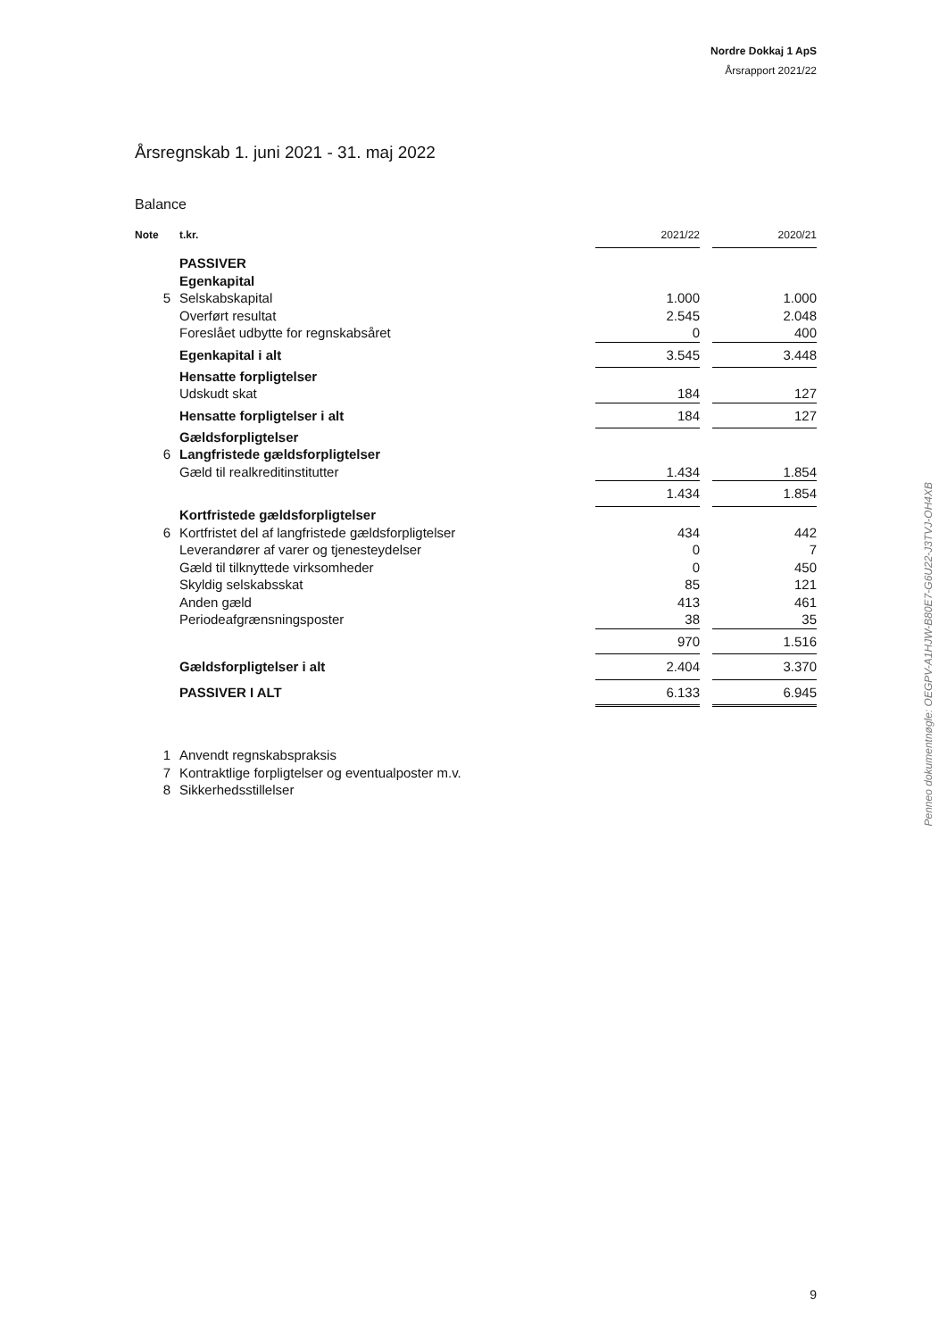Nordre Dokkaj 1 ApS
Årsrapport 2021/22
Årsregnskab 1. juni 2021 - 31. maj 2022
Balance
| Note | t.kr. | 2021/22 | | 2020/21 |
| --- | --- | --- | --- | --- |
| | PASSIVER | | | |
| | Egenkapital | | | |
| 5 | Selskabskapital | 1.000 | | 1.000 |
| | Overført resultat | 2.545 | | 2.048 |
| | Foreslået udbytte for regnskabsåret | 0 | | 400 |
| | Egenkapital i alt | 3.545 | | 3.448 |
| | Hensatte forpligtelser | | | |
| | Udskudt skat | 184 | | 127 |
| | Hensatte forpligtelser i alt | 184 | | 127 |
| | Gældsforpligtelser | | | |
| 6 | Langfristede gældsforpligtelser | | | |
| | Gæld til realkreditinstitutter | 1.434 | | 1.854 |
| | | 1.434 | | 1.854 |
| | Kortfristede gældsforpligtelser | | | |
| 6 | Kortfristet del af langfristede gældsforpligtelser | 434 | | 442 |
| | Leverandører af varer og tjenesteydelser | 0 | | 7 |
| | Gæld til tilknyttede virksomheder | 0 | | 450 |
| | Skyldig selskabsskat | 85 | | 121 |
| | Anden gæld | 413 | | 461 |
| | Periodeafgrænsningsposter | 38 | | 35 |
| | | 970 | | 1.516 |
| | Gældsforpligtelser i alt | 2.404 | | 3.370 |
| | PASSIVER I ALT | 6.133 | | 6.945 |
| 1 | Anvendt regnskabspraksis |
| 7 | Kontraktlige forpligtelser og eventualposter m.v. |
| 8 | Sikkerhedsstillelser |
Penneo dokumentnøgle: OEGPV-A1HJW-B80E7-G6U22-J3TVJ-OH4XB
9